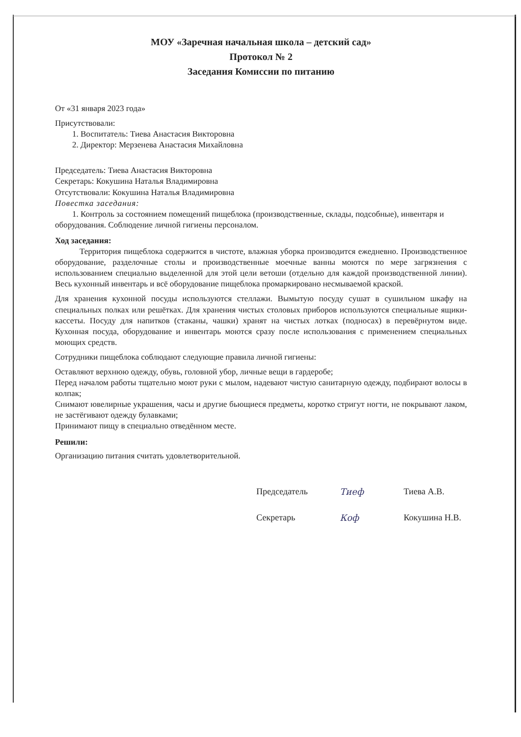МОУ «Заречная начальная школа – детский сад»
Протокол № 2
Заседания Комиссии по питанию
От «31 января 2023 года»
Присутствовали:
1. Воспитатель: Тиева Анастасия Викторовна
2. Директор: Мерзенева Анастасия Михайловна
Председатель: Тиева Анастасия Викторовна
Секретарь: Кокушина Наталья Владимировна
Отсутствовали: Кокушина Наталья Владимировна
Повестка заседания:
1. Контроль за состоянием помещений пищеблока (производственные, склады, подсобные), инвентаря и оборудования. Соблюдение личной гигиены персоналом.
Ход заседания:
Территория пищеблока содержится в чистоте, влажная уборка производится ежедневно. Производственное оборудование, разделочные столы и производственные моечные ванны моются по мере загрязнения с использованием специально выделенной для этой цели ветоши (отдельно для каждой производственной линии). Весь кухонный инвентарь и всё оборудование пищеблока промаркировано несмываемой краской.
Для хранения кухонной посуды используются стеллажи. Вымытую посуду сушат в сушильном шкафу на специальных полках или решётках. Для хранения чистых столовых приборов используются специальные ящики-кассеты. Посуду для напитков (стаканы, чашки) хранят на чистых лотках (подносах) в перевёрнутом виде. Кухонная посуда, оборудование и инвентарь моются сразу после использования с применением специальных моющих средств.
Сотрудники пищеблока соблюдают следующие правила личной гигиены:
Оставляют верхнюю одежду, обувь, головной убор, личные вещи в гардеробе;
Перед началом работы тщательно моют руки с мылом, надевают чистую санитарную одежду, подбирают волосы в колпак;
Снимают ювелирные украшения, часы и другие бьющиеся предметы, коротко стригут ногти, не покрывают лаком, не застёгивают одежду булавками;
Принимают пищу в специально отведённом месте.
Решили:
Организацию питания считать удовлетворительной.
Председатель Тиеф Тиева А.В.
Секретарь Коф Кокушина Н.В.